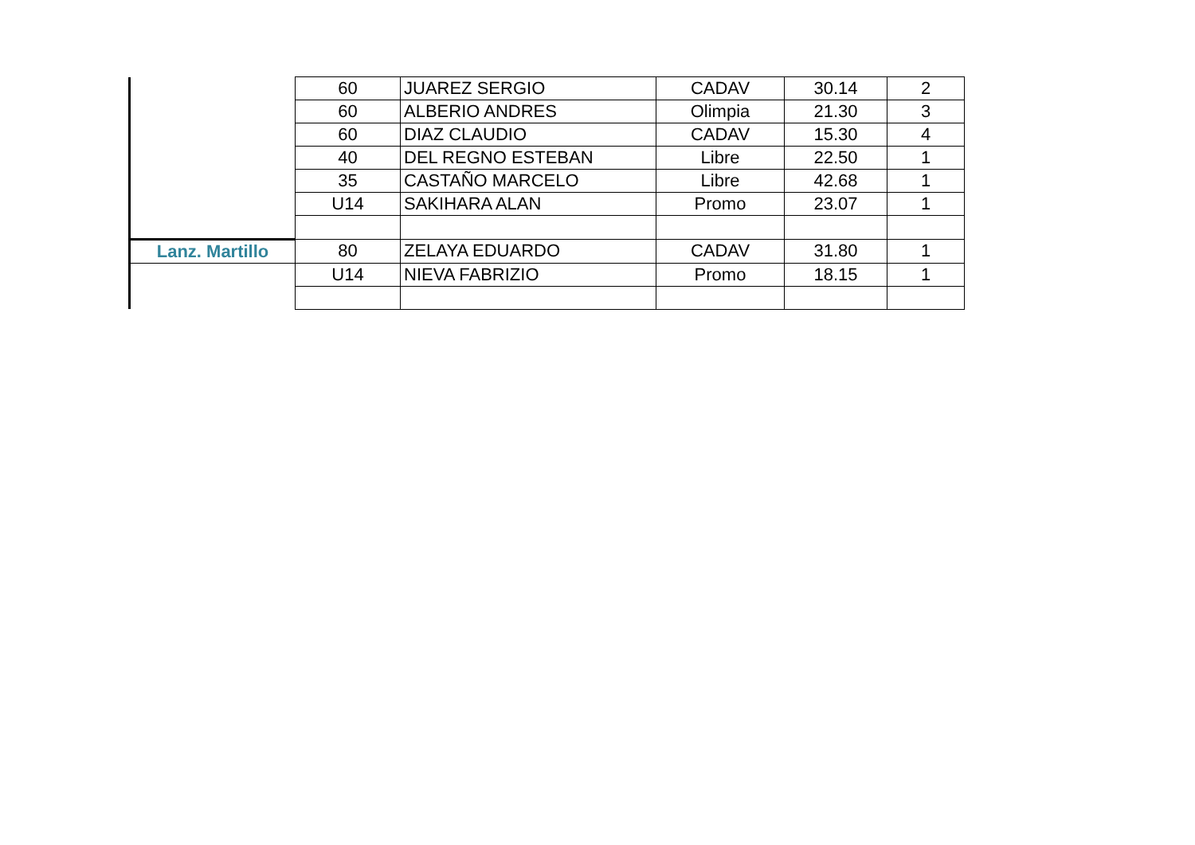| | 60 | JUAREZ SERGIO | CADAV | 30.14 | 2 |
| | 60 | ALBERIO ANDRES | Olimpia | 21.30 | 3 |
| | 60 | DIAZ CLAUDIO | CADAV | 15.30 | 4 |
| | 40 | DEL REGNO ESTEBAN | Libre | 22.50 | 1 |
| | 35 | CASTAÑO MARCELO | Libre | 42.68 | 1 |
| | U14 | SAKIHARA ALAN | Promo | 23.07 | 1 |
| Lanz. Martillo | 80 | ZELAYA EDUARDO | CADAV | 31.80 | 1 |
| | U14 | NIEVA FABRIZIO | Promo | 18.15 | 1 |